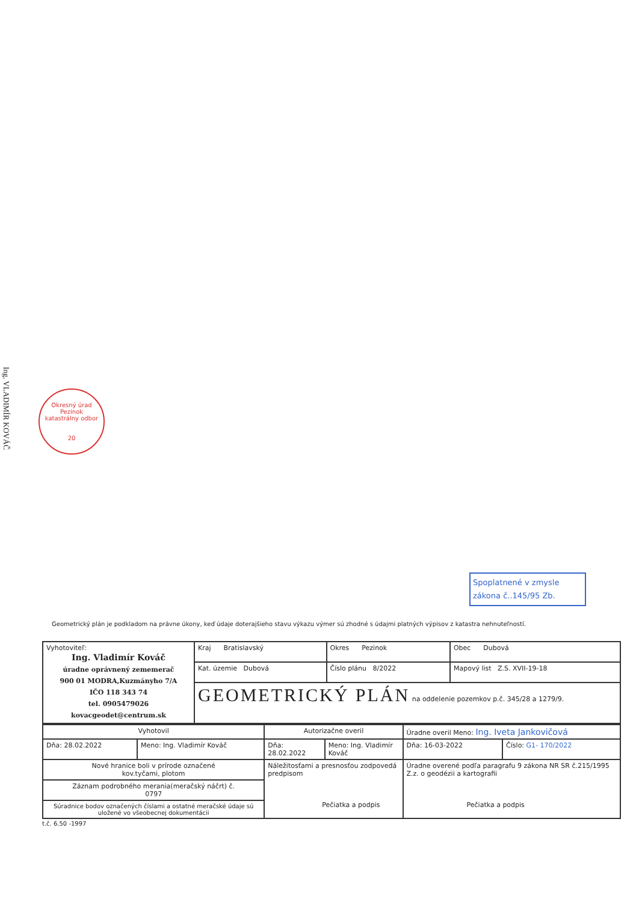Ing. VLADIMÍR KOVÁČ
Okresný úrad Pezinok
katastrálny odbor
20
Spoplatnené v zmysle
zákona č..145/95 Zb.
Geometrický plán je podkladom na právne úkony, keď údaje doterajšieho stavu výkazu výmer sú zhodné s údajmi platných výpisov z katastra nehnuteľností.
| Vyhotoviteľ: Ing. Vladimír Kováč úradne oprávnený zememerač 900 01 MODRA,Kuzmányho 7/A IČO 118 343 74 tel. 0905479026 kovacgeodet@centrum.sk | Kraj Bratislavský | Okres Pezinok | Obec Dubová |
| | Kat. územie Dubová | Číslo plánu 8/2022 | Mapový list Z.S. XVII-19-18 |
| | GEOMETRICKÝ PLÁN na oddelenie pozemkov p.č. 345/28 a 1279/9. | | |
| Vyhotovil | | Autorizačne overil | | Úradne overil Meno: Ing. Iveta Jankovičová | |
| Dňa: 28.02.2022 | Meno: Ing. Vladimír Kováč | Dňa: 28.02.2022 | Meno: Ing. Vladimír Kováč | Dňa: 16-03-2022 | Číslo: G1- 170/2022 |
| Nové hranice boli v prírode označené kov.tyčami, plotom | | Náležitosťami a presnosťou zodpovedá predpisom Pečiatka a podpis | | Úradne overené podľa paragrafu 9 zákona NR SR č.215/1995 Z.z. o geodézii a kartografii Pečiatka a podpis | |
| Záznam podrobného merania(meračský náčrt) č. 0797 | | | | | |
| Súradnice bodov označených číslami a ostatné meračské údaje sú uložené vo všeobecnej dokumentácii | | | | | |
t.č. 6.50 -1997